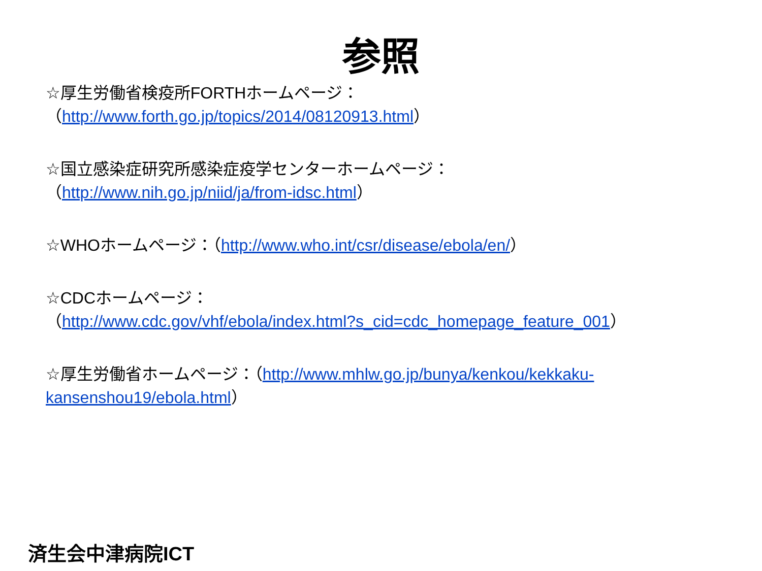参照
☆厚生労働省検疫所FORTHホームページ：
（http://www.forth.go.jp/topics/2014/08120913.html）
☆国立感染症研究所感染症疫学センターホームページ：
（http://www.nih.go.jp/niid/ja/from-idsc.html）
☆WHOホームページ：（http://www.who.int/csr/disease/ebola/en/）
☆CDCホームページ：
（http://www.cdc.gov/vhf/ebola/index.html?s_cid=cdc_homepage_feature_001）
☆厚生労働省ホームページ：（http://www.mhlw.go.jp/bunya/kenkou/kekkaku-kansenshou19/ebola.html）
済生会中津病院ICT